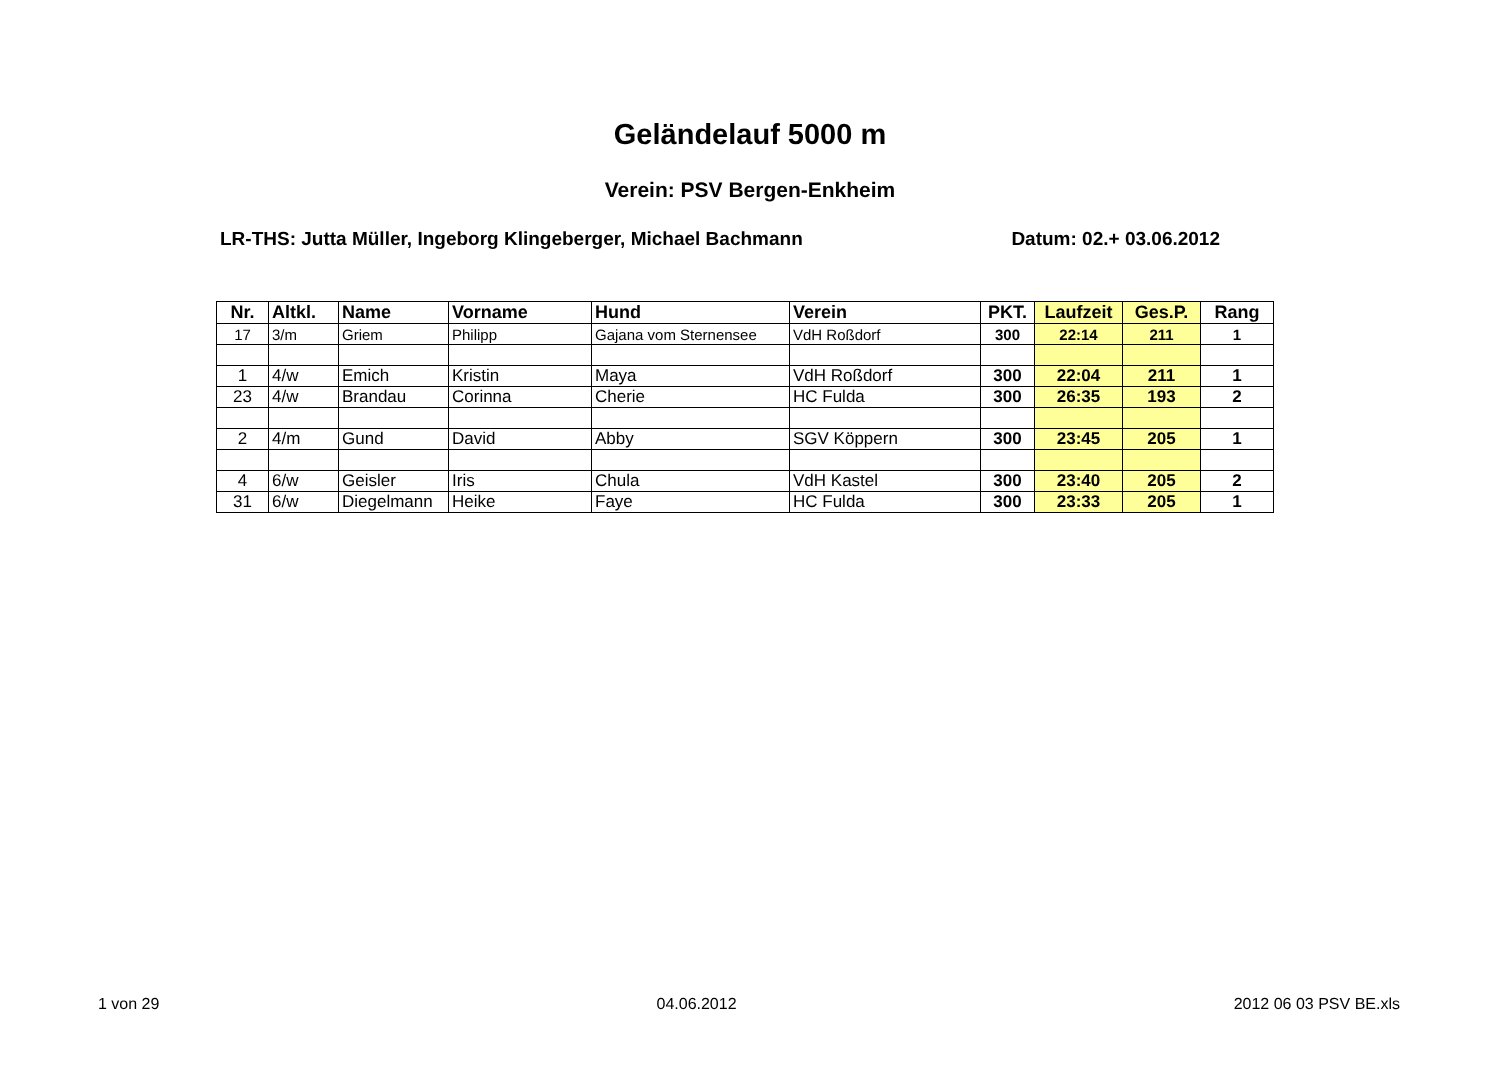Geländelauf 5000 m
Verein: PSV Bergen-Enkheim
LR-THS: Jutta Müller, Ingeborg Klingeberger, Michael Bachmann Datum: 02.+ 03.06.2012
| Nr. | Altkl. | Name | Vorname | Hund | Verein | PKT. | Laufzeit | Ges.P. | Rang |
| --- | --- | --- | --- | --- | --- | --- | --- | --- | --- |
| 17 | 3/m | Griem | Philipp | Gajana vom Sternensee | VdH Roßdorf | 300 | 22:14 | 211 | 1 |
| 1 | 4/w | Emich | Kristin | Maya | VdH Roßdorf | 300 | 22:04 | 211 | 1 |
| 23 | 4/w | Brandau | Corinna | Cherie | HC Fulda | 300 | 26:35 | 193 | 2 |
| 2 | 4/m | Gund | David | Abby | SGV Köppern | 300 | 23:45 | 205 | 1 |
| 4 | 6/w | Geisler | Iris | Chula | VdH Kastel | 300 | 23:40 | 205 | 2 |
| 31 | 6/w | Diegelmann | Heike | Faye | HC Fulda | 300 | 23:33 | 205 | 1 |
1 von 29 04.06.2012 2012 06 03 PSV BE.xls